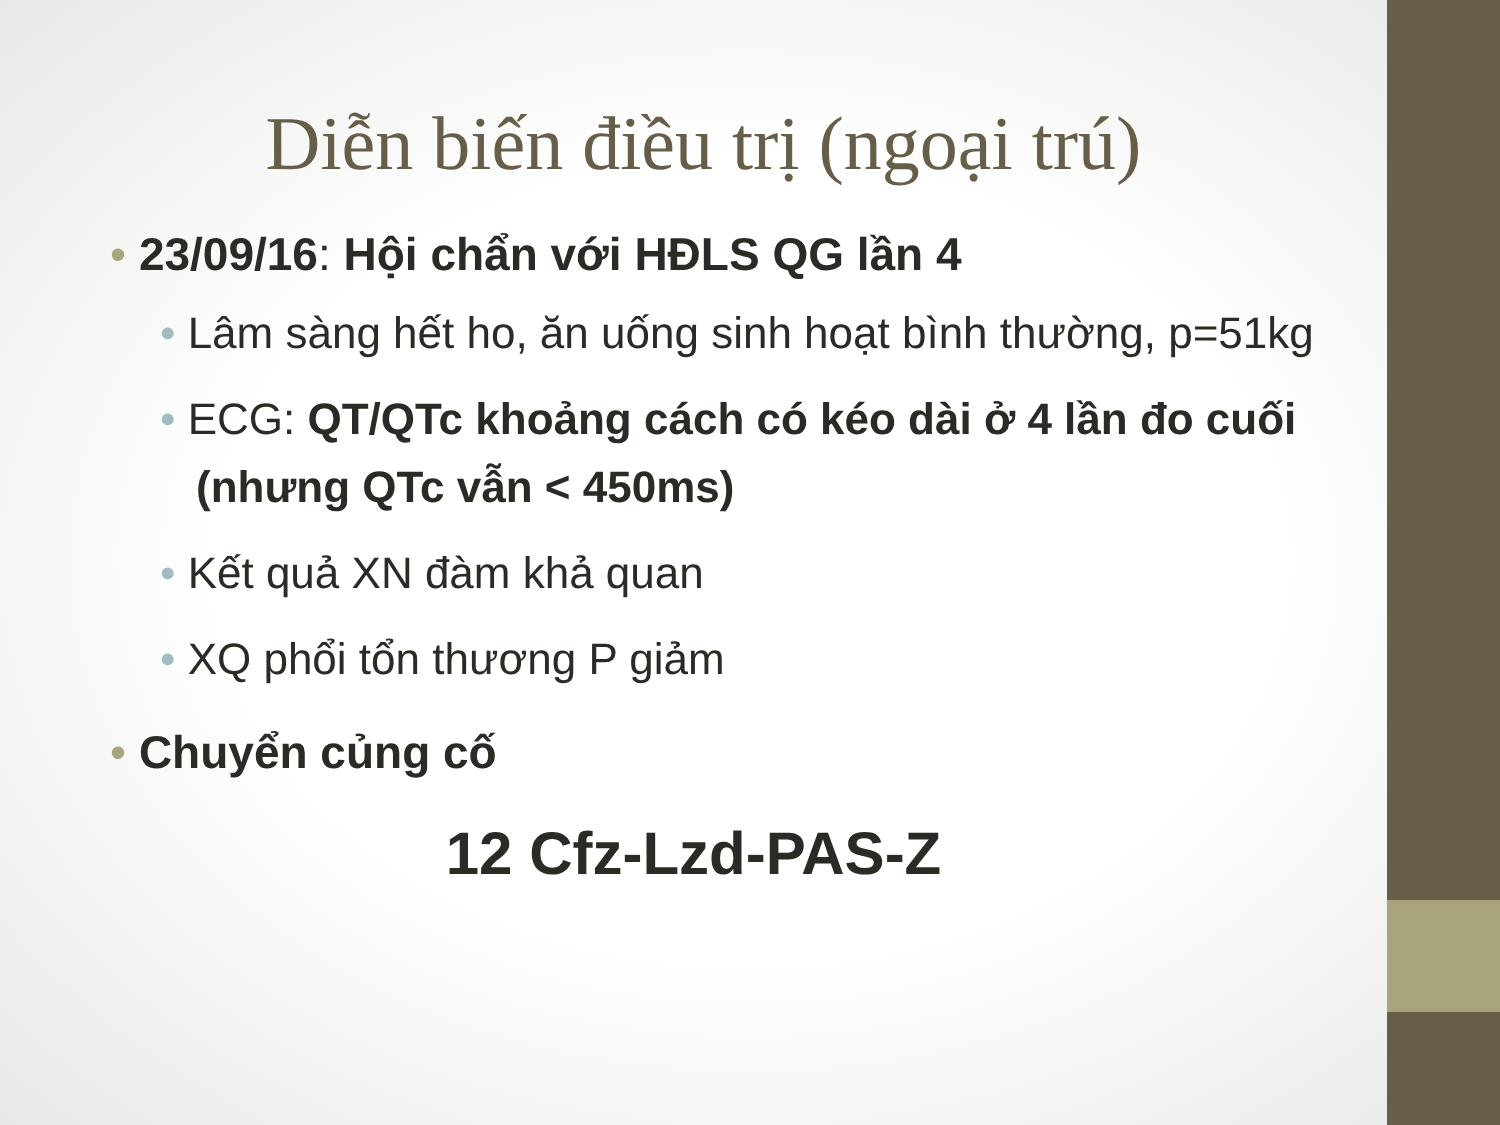Diễn biến điều trị (ngoại trú)
• 23/09/16: Hội chẩn với HĐLS QG lần 4
• Lâm sàng hết ho, ăn uống sinh hoạt bình thường, p=51kg
• ECG: QT/QTc khoảng cách có kéo dài ở 4 lần đo cuối (nhưng QTc vẫn < 450ms)
• Kết quả XN đàm khả quan
• XQ phổi tổn thương P giảm
• Chuyển củng cố
12 Cfz-Lzd-PAS-Z